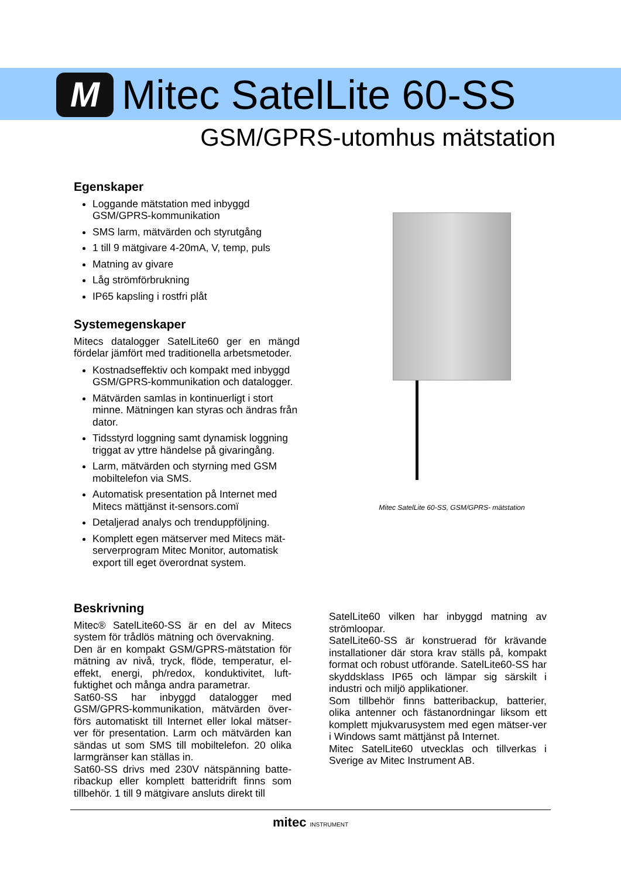M
Mitec SatelLite 60-SS
GSM/GPRS-utomhus mätstation
Egenskaper
Loggande mätstation med inbyggd GSM/GPRS-kommunikation
SMS larm, mätvärden och styrutgång
1 till 9 mätgivare 4-20mA, V, temp, puls
Matning av givare
Låg strömförbrukning
IP65 kapsling i rostfri plåt
Systemegenskaper
Mitecs datalogger SatelLite60 ger en mängd fördelar jämfört med traditionella arbetsmetoder.
Kostnadseffektiv och kompakt med inbyggd GSM/GPRS-kommunikation och datalogger.
Mätvärden samlas in kontinuerligt i stort minne. Mätningen kan styras och ändras från dator.
Tidsstyrd loggning samt dynamisk loggning triggat av yttre händelse på givaringång.
Larm, mätvärden och styrning med GSM mobiltelefon via SMS.
Automatisk presentation på Internet med Mitecs mättjänst it-sensors.comï
Detaljerad analys och trenduppföljning.
Komplett egen mätserver med Mitecs mät-serverprogram Mitec Monitor, automatisk export till eget överordnat system.
Mitec SatelLite 60-SS, GSM/GPRS- mätstation
Beskrivning
Mitec® SatelLite60-SS är en del av Mitecs system för trådlös mätning och övervakning.
Den är en kompakt GSM/GPRS-mätstation för mätning av nivå, tryck, flöde, temperatur, el-effekt, energi, ph/redox, konduktivitet, luft-fuktighet och många andra parametrar.
Sat60-SS har inbyggd datalogger med GSM/GPRS-kommunikation, mätvärden över-förs automatiskt till Internet eller lokal mätser-ver för presentation. Larm och mätvärden kan sändas ut som SMS till mobiltelefon. 20 olika larmgränser kan ställas in.
Sat60-SS drivs med 230V nätspänning batte-ribackup eller komplett batteridrift finns som tillbehör. 1 till 9 mätgivare ansluts direkt till
SatelLite60 vilken har inbyggd matning av strömloopar.
SatelLite60-SS är konstruerad för krävande installationer där stora krav ställs på, kompakt format och robust utförande. SatelLite60-SS har skyddsklass IP65 och lämpar sig särskilt i industri och miljö applikationer.
Som tillbehör finns batteribackup, batterier, olika antenner och fästanordningar liksom ett komplett mjukvarusystem med egen mätser-ver i Windows samt mättjänst på Internet.
Mitec SatelLite60 utvecklas och tillverkas i Sverige av Mitec Instrument AB.
mitec INSTRUMENT